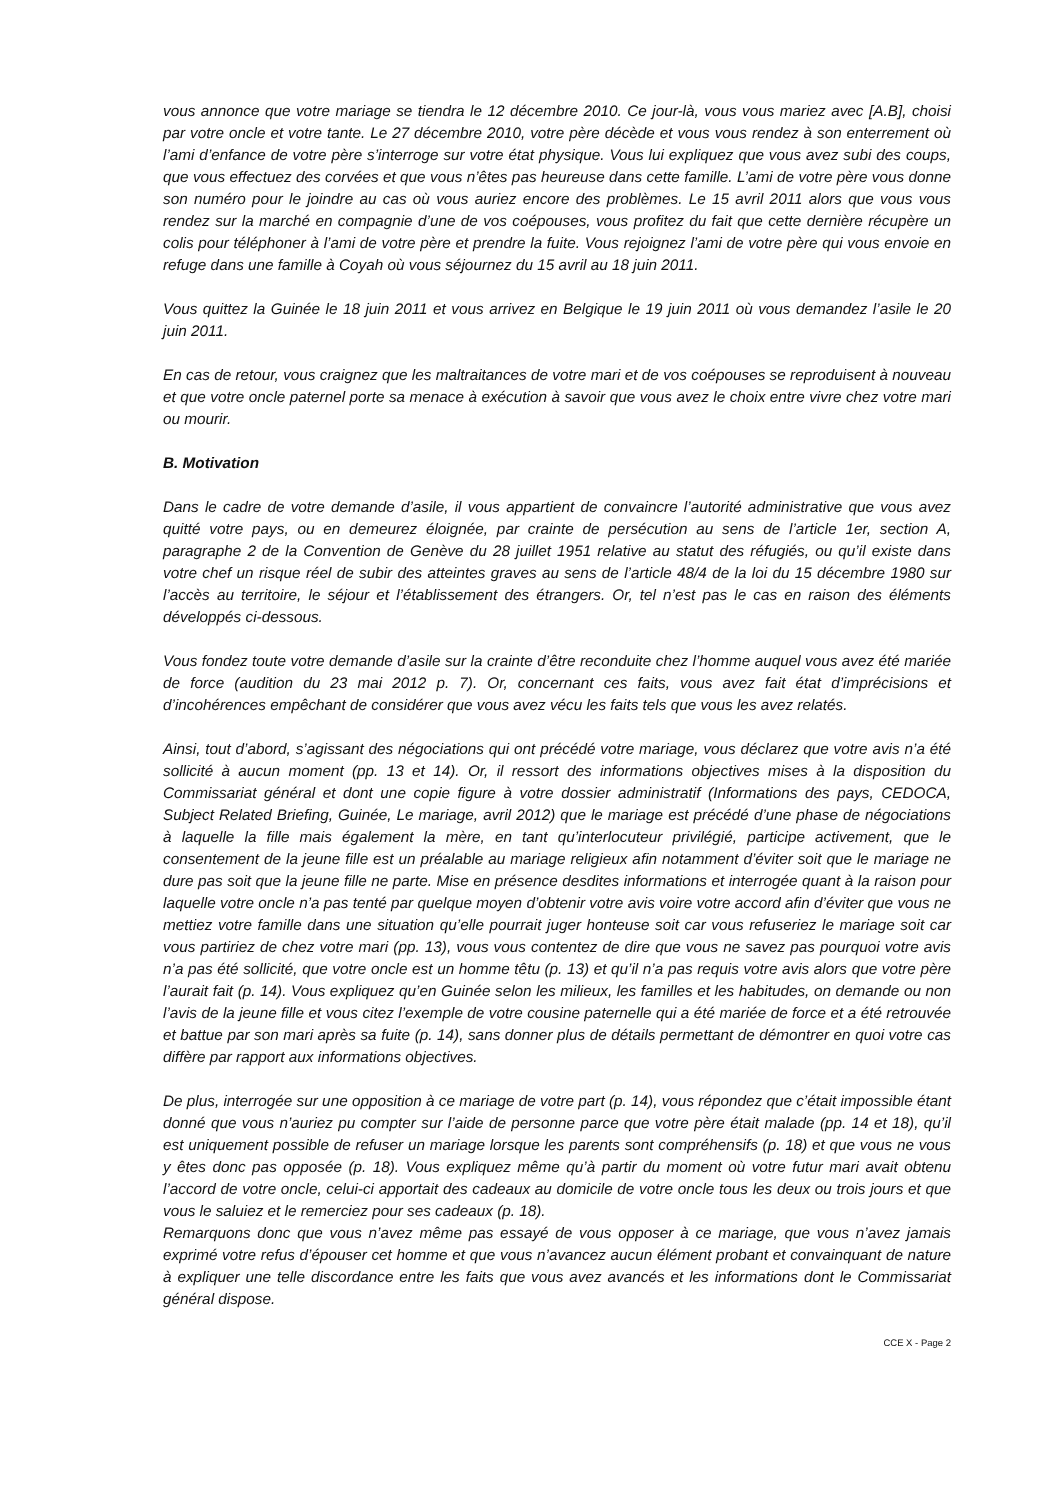vous annonce que votre mariage se tiendra le 12 décembre 2010. Ce jour-là, vous vous mariez avec [A.B], choisi par votre oncle et votre tante. Le 27 décembre 2010, votre père décède et vous vous rendez à son enterrement où l’ami d’enfance de votre père s’interroge sur votre état physique. Vous lui expliquez que vous avez subi des coups, que vous effectuez des corvées et que vous n’êtes pas heureuse dans cette famille. L’ami de votre père vous donne son numéro pour le joindre au cas où vous auriez encore des problèmes. Le 15 avril 2011 alors que vous vous rendez sur la marché en compagnie d’une de vos coépouses, vous profitez du fait que cette dernière récupère un colis pour téléphoner à l’ami de votre père et prendre la fuite. Vous rejoignez l’ami de votre père qui vous envoie en refuge dans une famille à Coyah où vous séjournez du 15 avril au 18 juin 2011.
Vous quittez la Guinée le 18 juin 2011 et vous arrivez en Belgique le 19 juin 2011 où vous demandez l’asile le 20 juin 2011.
En cas de retour, vous craignez que les maltraitances de votre mari et de vos coépouses se reproduisent à nouveau et que votre oncle paternel porte sa menace à exécution à savoir que vous avez le choix entre vivre chez votre mari ou mourir.
B. Motivation
Dans le cadre de votre demande d’asile, il vous appartient de convaincre l’autorité administrative que vous avez quitté votre pays, ou en demeurez éloignée, par crainte de persécution au sens de l’article 1er, section A, paragraphe 2 de la Convention de Genève du 28 juillet 1951 relative au statut des réfugiés, ou qu’il existe dans votre chef un risque réel de subir des atteintes graves au sens de l’article 48/4 de la loi du 15 décembre 1980 sur l’accès au territoire, le séjour et l’établissement des étrangers. Or, tel n’est pas le cas en raison des éléments développés ci-dessous.
Vous fondez toute votre demande d’asile sur la crainte d’être reconduite chez l’homme auquel vous avez été mariée de force (audition du 23 mai 2012 p. 7). Or, concernant ces faits, vous avez fait état d’imprécisions et d’incohérences empêchant de considérer que vous avez vécu les faits tels que vous les avez relatés.
Ainsi, tout d’abord, s’agissant des négociations qui ont précédé votre mariage, vous déclarez que votre avis n’a été sollicité à aucun moment (pp. 13 et 14). Or, il ressort des informations objectives mises à la disposition du Commissariat général et dont une copie figure à votre dossier administratif (Informations des pays, CEDOCA, Subject Related Briefing, Guinée, Le mariage, avril 2012) que le mariage est précédé d’une phase de négociations à laquelle la fille mais également la mère, en tant qu’interlocuteur privilégié, participe activement, que le consentement de la jeune fille est un préalable au mariage religieux afin notamment d’éviter soit que le mariage ne dure pas soit que la jeune fille ne parte. Mise en présence desdites informations et interrogée quant à la raison pour laquelle votre oncle n’a pas tenté par quelque moyen d’obtenir votre avis voire votre accord afin d’éviter que vous ne mettiez votre famille dans une situation qu’elle pourrait juger honteuse soit car vous refuseriez le mariage soit car vous partiriez de chez votre mari (pp. 13), vous vous contentez de dire que vous ne savez pas pourquoi votre avis n’a pas été sollicité, que votre oncle est un homme têtu (p. 13) et qu’il n’a pas requis votre avis alors que votre père l’aurait fait (p. 14). Vous expliquez qu’en Guinée selon les milieux, les familles et les habitudes, on demande ou non l’avis de la jeune fille et vous citez l’exemple de votre cousine paternelle qui a été mariée de force et a été retrouvée et battue par son mari après sa fuite (p. 14), sans donner plus de détails permettant de démontrer en quoi votre cas diffère par rapport aux informations objectives.
De plus, interrogée sur une opposition à ce mariage de votre part (p. 14), vous répondez que c’était impossible étant donné que vous n’auriez pu compter sur l’aide de personne parce que votre père était malade (pp. 14 et 18), qu’il est uniquement possible de refuser un mariage lorsque les parents sont compréhensifs (p. 18) et que vous ne vous y êtes donc pas opposée (p. 18). Vous expliquez même qu’à partir du moment où votre futur mari avait obtenu l’accord de votre oncle, celui-ci apportait des cadeaux au domicile de votre oncle tous les deux ou trois jours et que vous le saluiez et le remerciez pour ses cadeaux (p. 18).
Remarquons donc que vous n’avez même pas essayé de vous opposer à ce mariage, que vous n’avez jamais exprimé votre refus d’épouser cet homme et que vous n’avancez aucun élément probant et convainquant de nature à expliquer une telle discordance entre les faits que vous avez avancés et les informations dont le Commissariat général dispose.
CCE X - Page 2